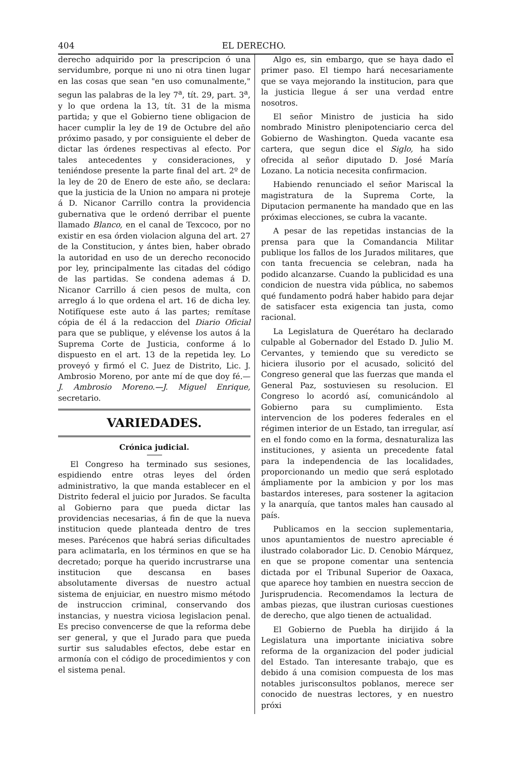404 EL DERECHO.
derecho adquirido por la prescripcion ó una servidumbre, porque ni uno ni otra tinen lugar en las cosas que sean "en uso comunalmente," segun las palabras de la ley 7<sup>a</sup>, tít. 29, part. 3<sup>a</sup>, y lo que ordena la 13, tít. 31 de la misma partida; y que el Gobierno tiene obligacion de hacer cumplir la ley de 19 de Octubre del año próximo pasado, y por consiguiente el deber de dictar las órdenes respectivas al efecto. Por tales antecedentes y consideraciones, y teniéndose presente la parte final del art. 2º de la ley de 20 de Enero de este año, se declara: que la justicia de la Union no ampara ni proteje á D. Nicanor Carrillo contra la providencia gubernativa que le ordenó derribar el puente llamado Blanco, en el canal de Texcoco, por no existir en esa órden violacion alguna del art. 27 de la Constitucion, y ántes bien, haber obrado la autoridad en uso de un derecho reconocido por ley, principalmente las citadas del código de las partidas. Se condena ademas á D. Nicanor Carrillo á cien pesos de multa, con arreglo á lo que ordena el art. 16 de dicha ley. Notifíquese este auto á las partes; remítase cópia de él á la redaccion del Diario Oficial para que se publique, y elévense los autos á la Suprema Corte de Justicia, conforme á lo dispuesto en el art. 13 de la repetida ley. Lo proveyó y firmó el C. Juez de Distrito, Lic. J. Ambrosio Moreno, por ante mí de que doy fé.—J. Ambrosio Moreno.—J. Miguel Enrique, secretario.
VARIEDADES.
Crónica judicial.
El Congreso ha terminado sus sesiones, espidiendo entre otras leyes del órden administrativo, la que manda establecer en el Distrito federal el juicio por Jurados. Se faculta al Gobierno para que pueda dictar las providencias necesarias, á fin de que la nueva institucion quede planteada dentro de tres meses. Parécenos que habrá serias dificultades para aclimatarla, en los términos en que se ha decretado; porque ha querido incrustrarse una institucion que descansa en bases absolutamente diversas de nuestro actual sistema de enjuiciar, en nuestro mismo método de instruccion criminal, conservando dos instancias, y nuestra viciosa legislacion penal. Es preciso convencerse de que la reforma debe ser general, y que el Jurado para que pueda surtir sus saludables efectos, debe estar en armonía con el código de procedimientos y con el sistema penal.
Algo es, sin embargo, que se haya dado el primer paso. El tiempo hará necesariamente que se vaya mejorando la institucion, para que la justicia llegue á ser una verdad entre nosotros.
El señor Ministro de justicia ha sido nombrado Ministro plenipotenciario cerca del Gobierno de Washington. Queda vacante esa cartera, que segun dice el Siglo, ha sido ofrecida al señor diputado D. José María Lozano. La noticia necesita confirmacion.
Habiendo renunciado el señor Mariscal la magistratura de la Suprema Corte, la Diputacion permanente ha mandado que en las próximas elecciones, se cubra la vacante.
A pesar de las repetidas instancias de la prensa para que la Comandancia Militar publique los fallos de los Jurados militares, que con tanta frecuencia se celebran, nada ha podido alcanzarse. Cuando la publicidad es una condicion de nuestra vida pública, no sabemos qué fundamento podrá haber habido para dejar de satisfacer esta exigencia tan justa, como racional.
La Legislatura de Querétaro ha declarado culpable al Gobernador del Estado D. Julio M. Cervantes, y temiendo que su veredicto se hiciera ilusorio por el acusado, solicitó del Congreso general que las fuerzas que manda el General Paz, sostuviesen su resolucion. El Congreso lo acordó así, comunicándolo al Gobierno para su cumplimiento. Esta intervencion de los poderes federales en el régimen interior de un Estado, tan irregular, así en el fondo como en la forma, desnaturaliza las instituciones, y asienta un precedente fatal para la independencia de las localidades, proporcionando un medio que será esplotado ámpliamente por la ambicion y por los mas bastardos intereses, para sostener la agitacion y la anarquía, que tantos males han causado al país.
Publicamos en la seccion suplementaria, unos apuntamientos de nuestro apreciable é ilustrado colaborador Lic. D. Cenobio Márquez, en que se propone comentar una sentencia dictada por el Tribunal Superior de Oaxaca, que aparece hoy tambien en nuestra seccion de Jurisprudencia. Recomendamos la lectura de ambas piezas, que ilustran curiosas cuestiones de derecho, que algo tienen de actualidad.
El Gobierno de Puebla ha dirijido á la Legislatura una importante iniciativa sobre reforma de la organizacion del poder judicial del Estado. Tan interesante trabajo, que es debido á una comision compuesta de los mas notables jurisconsultos poblanos, merece ser conocido de nuestras lectores, y en nuestro próxi